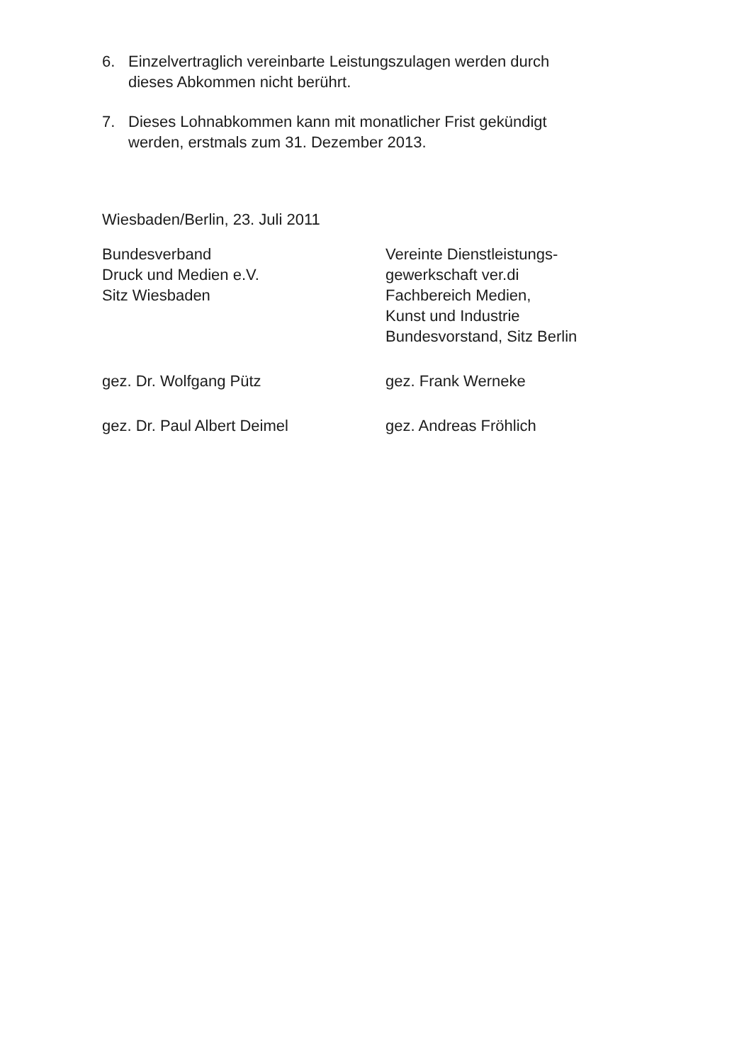6. Einzelvertraglich vereinbarte Leistungszulagen werden durch
dieses Abkommen nicht berührt.
7. Dieses Lohnabkommen kann mit monatlicher Frist gekündigt
werden, erstmals zum 31. Dezember 2013.
Wiesbaden/Berlin, 23. Juli 2011
Bundesverband
Druck und Medien e.V.
Sitz Wiesbaden
Vereinte Dienstleistungs-
gewerkschaft ver.di
Fachbereich Medien,
Kunst und Industrie
Bundesvorstand, Sitz Berlin
gez. Dr. Wolfgang Pütz gez. Frank Werneke
gez. Dr. Paul Albert Deimel gez. Andreas Fröhlich